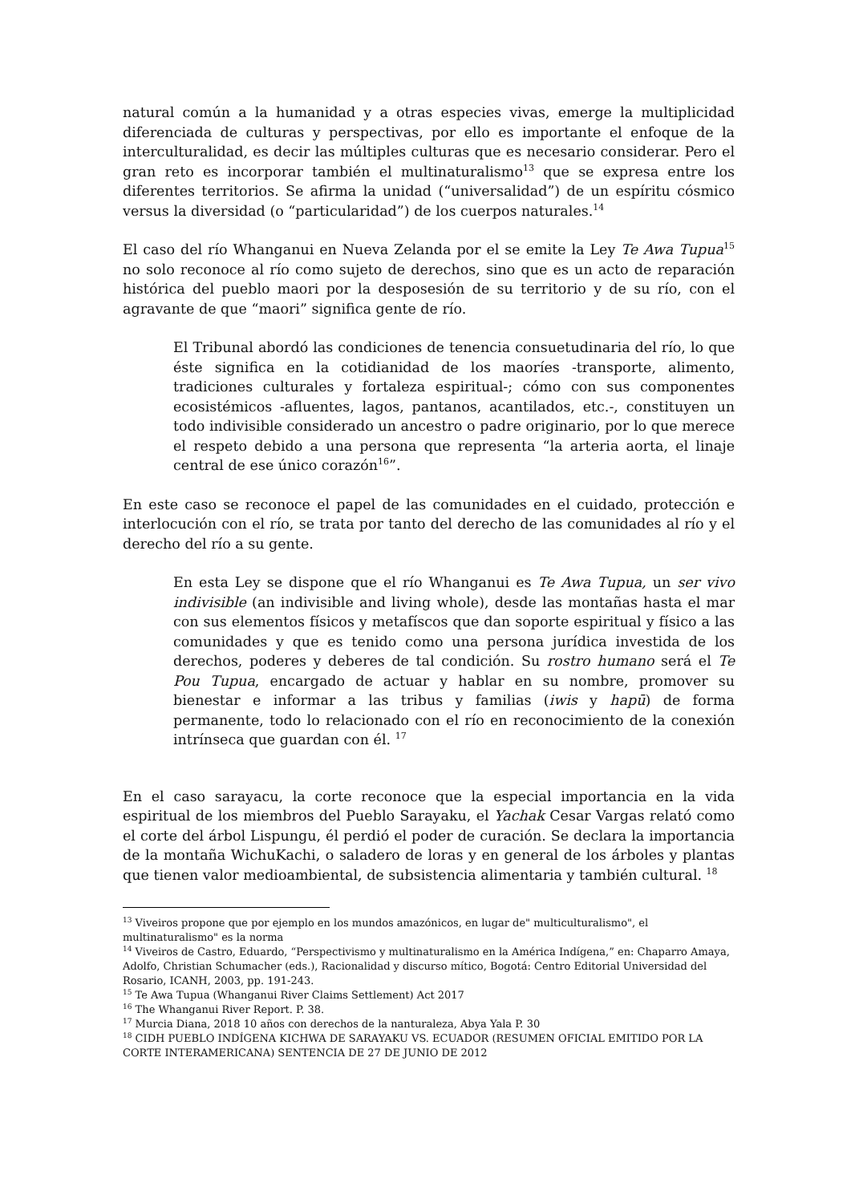natural común a la humanidad y a otras especies vivas, emerge la multiplicidad diferenciada de culturas y perspectivas, por ello es importante el enfoque de la interculturalidad, es decir las múltiples culturas que es necesario considerar. Pero el gran reto es incorporar también el multinaturalismo<sup>13</sup> que se expresa entre los diferentes territorios. Se afirma la unidad (“universalidad”) de un espíritu cósmico versus la diversidad (o “particularidad”) de los cuerpos naturales.<sup>14</sup>
El caso del río Whanganui en Nueva Zelanda por el se emite la Ley Te Awa Tupua<sup>15</sup> no solo reconoce al río como sujeto de derechos, sino que es un acto de reparación histórica del pueblo maori por la desposesión de su territorio y de su río, con el agravante de que “maori” significa gente de río.
El Tribunal abordó las condiciones de tenencia consuetudinaria del río, lo que éste significa en la cotidianidad de los maoríes -transporte, alimento, tradiciones culturales y fortaleza espiritual-; cómo con sus componentes ecosistémicos -afluentes, lagos, pantanos, acantilados, etc.-, constituyen un todo indivisible considerado un ancestro o padre originario, por lo que merece el respeto debido a una persona que representa “la arteria aorta, el linaje central de ese único corazón<sup>16</sup>”.
En este caso se reconoce el papel de las comunidades en el cuidado, protección e interlocución con el río, se trata por tanto del derecho de las comunidades al río y el derecho del río a su gente.
En esta Ley se dispone que el río Whanganui es Te Awa Tupua, un ser vivo indivisible (an indivisible and living whole), desde las montañas hasta el mar con sus elementos físicos y metafíscos que dan soporte espiritual y físico a las comunidades y que es tenido como una persona jurídica investida de los derechos, poderes y deberes de tal condición. Su rostro humano será el Te Pou Tupua, encargado de actuar y hablar en su nombre, promover su bienestar e informar a las tribus y familias (iwis y hapū) de forma permanente, todo lo relacionado con el río en reconocimiento de la conexión intrínseca que guardan con él. <sup>17</sup>
En el caso sarayacu, la corte reconoce que la especial importancia en la vida espiritual de los miembros del Pueblo Sarayaku, el Yachak Cesar Vargas relató como el corte del árbol Lispungu, él perdió el poder de curación. Se declara la importancia de la montaña WichuKachi, o saladero de loras y en general de los árboles y plantas que tienen valor medioambiental, de subsistencia alimentaria y también cultural. <sup>18</sup>
<sup>13</sup> Viveiros propone que por ejemplo en los mundos amazónicos, en lugar de" multiculturalismo", el multinaturalismo" es la norma
<sup>14</sup> Viveiros de Castro, Eduardo, “Perspectivismo y multinaturalismo en la América Indígena,” en: Chaparro Amaya, Adolfo, Christian Schumacher (eds.), Racionalidad y discurso mítico, Bogotá: Centro Editorial Universidad del Rosario, ICANH, 2003, pp. 191-243.
<sup>15</sup> Te Awa Tupua (Whanganui River Claims Settlement) Act 2017
<sup>16</sup> The Whanganui River Report. P. 38.
<sup>17</sup> Murcia Diana, 2018 10 años con derechos de la nanturaleza, Abya Yala P. 30
<sup>18</sup> CIDH PUEBLO INDÍGENA KICHWA DE SARAYAKU VS. ECUADOR (RESUMEN OFICIAL EMITIDO POR LA CORTE INTERAMERICANA) SENTENCIA DE 27 DE JUNIO DE 2012